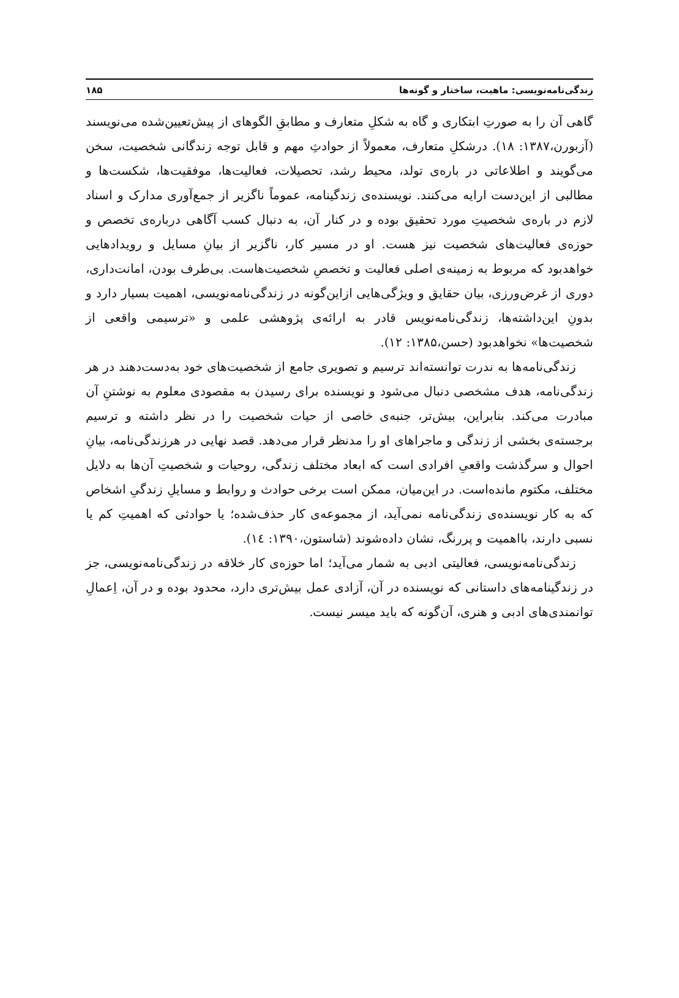زندگی‌نامه‌نویسی: ماهیت، ساختار و گونه‌ها ۱۸۵
گاهی آن را به صورتِ ابتکاری و گاه به شکلِ متعارف و مطابقِ الگوهای از پیش‌تعیین‌شده می‌نویسند (آزبورن،۱۳۸۷: ۱۸). درشکلِ متعارف، معمولاً از حوادثِ مهم و قابل توجه زندگانی شخصیت، سخن می‌گویند و اطلاعاتی در باره‌ی تولد، محیط رشد، تحصیلات، فعالیت‌ها، موفقیت‌ها، شکست‌ها و مطالبی از این‌دست ارایه می‌کنند. نویسنده‌ی زندگینامه، عموماً ناگزیر از جمع‌آوری مدارک و اسناد لازم در باره‌ی شخصیتِ مورد تحقیق بوده و در کنار آن، به دنبال کسب آگاهی درباره‌ی تخصص و حوزه‌ی فعالیت‌های شخصیت نیز هست. او در مسیر کار، ناگزیر از بیانِ مسایل و رویدادهایی خواهدبود که مربوط به زمینه‌ی اصلی فعالیت و تخصصِ شخصیت‌هاست. بی‌طرف بودن، امانت‌داری، دوری از غرض‌ورزی، بیان حقایق و ویژگی‌هایی ازاین‌گونه در زندگی‌نامه‌نویسی، اهمیت بسیار دارد و بدونِ این‌داشته‌ها، زندگی‌نامه‌نویس قادر به ارائه‌ی پژوهشی علمی و «ترسیمی واقعی از شخصیت‌ها» نخواهدبود (حسن،۱۳۸۵: ۱۲).
زندگی‌نامه‌ها به ندرت توانسته‌اند ترسیم و تصویری جامع از شخصیت‌های خود به‌دست‌دهند در هر زندگی‌نامه، هدف مشخصی دنبال می‌شود و نویسنده برای رسیدن به مقصودی معلوم به نوشتنِ آن مبادرت می‌کند. بنابراین، بیش‌تر، جنبه‌ی خاصی از حیات شخصیت را در نظر داشته و ترسیم برجسته‌ی بخشی از زندگی و ماجراهای او را مدنظر قرار می‌دهد. قصد نهایی در هرزندگی‌نامه، بیانِ احوال و سرگذشت واقعیِ افرادی است که ابعاد مختلف زندگی، روحیات و شخصیتِ آن‌ها به دلایل مختلف، مکتوم مانده‌است. در این‌میان، ممکن است برخی حوادث و روابط و مسایلِ زندگیِ اشخاص که به کار نویسنده‌ی زندگی‌نامه نمی‌آید، از مجموعه‌ی کار حذف‌شده؛ یا حوادثی که اهمیتِ کم یا نسبی دارند، بااهمیت و پررنگ، نشان داده‌شوند (شاستون،۱۳۹۰: ١٤).
زندگی‌نامه‌نویسی، فعالیتی ادبی به شمار می‌آید؛ اما حوزه‌ی کار خلاقه در زندگی‌نامه‌نویسی، جز در زندگینامه‌های داستانی که نویسنده در آن، آزادی عمل بیش‌تری دارد، محدود بوده و در آن، اِعمالِ توانمندی‌های ادبی و هنری، آن‌گونه که باید میسر نیست.